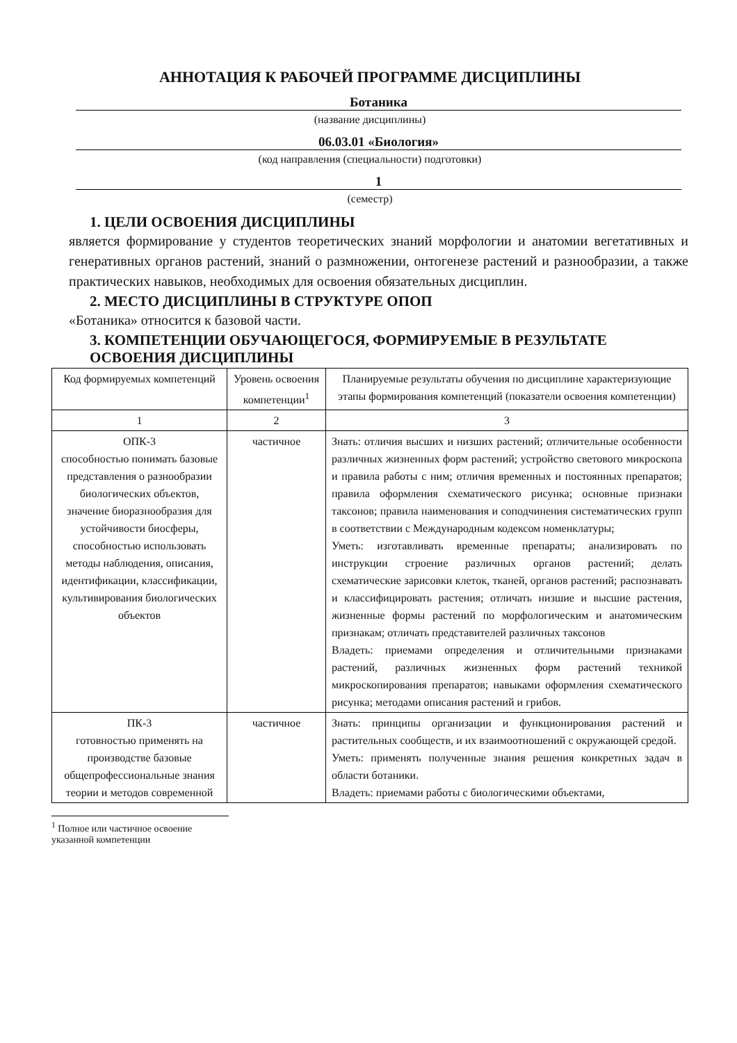АННОТАЦИЯ К РАБОЧЕЙ ПРОГРАММЕ ДИСЦИПЛИНЫ
Ботаника
(название дисциплины)
06.03.01 «Биология»
(код направления (специальности) подготовки)
1
(семестр)
1. ЦЕЛИ ОСВОЕНИЯ ДИСЦИПЛИНЫ
является формирование у студентов теоретических знаний морфологии и анатомии вегетативных и генеративных органов растений, знаний о размножении, онтогенезе растений и разнообразии, а также практических навыков, необходимых для освоения обязательных дисциплин.
2. МЕСТО ДИСЦИПЛИНЫ В СТРУКТУРЕ ОПОП
«Ботаника» относится к базовой части.
3. КОМПЕТЕНЦИИ ОБУЧАЮЩЕГОСЯ, ФОРМИРУЕМЫЕ В РЕЗУЛЬТАТЕ ОСВОЕНИЯ ДИСЦИПЛИНЫ
| Код формируемых компетенций | Уровень освоения компетенции<sup>1</sup> | Планируемые результаты обучения по дисциплине характеризующие этапы формирования компетенций (показатели освоения компетенции) |
| --- | --- | --- |
| 1 | 2 | 3 |
| ОПК-3 способностью понимать базовые представления о разнообразии биологических объектов, значение биоразнообразия для устойчивости биосферы, способностью использовать методы наблюдения, описания, идентификации, классификации, культивирования биологических объектов | частичное | Знать: отличия высших и низших растений; отличительные особенности различных жизненных форм растений; устройство светового микроскопа и правила работы с ним; отличия временных и постоянных препаратов; правила оформления схематического рисунка; основные признаки таксонов; правила наименования и соподчинения систематических групп в соответствии с Международным кодексом номенклатуры; Уметь: изготавливать временные препараты; анализировать по инструкции строение различных органов растений; делать схематические зарисовки клеток, тканей, органов растений; распознавать и классифицировать растения; отличать низшие и высшие растения, жизненные формы растений по морфологическим и анатомическим признакам; отличать представителей различных таксонов Владеть: приемами определения и отличительными признаками растений, различных жизненных форм растений техникой микроскопирования препаратов; навыками оформления схематического рисунка; методами описания растений и грибов. |
| ПК-3 готовностью применять на производстве базовые общепрофессиональные знания теории и методов современной | частичное | Знать: принципы организации и функционирования растений и растительных сообществ, и их взаимоотношений с окружающей средой. Уметь: применять полученные знания решения конкретных задач в области ботаники. Владеть: приемами работы с биологическими объектами, |
<sup>1</sup> Полное или частичное освоение указанной компетенции